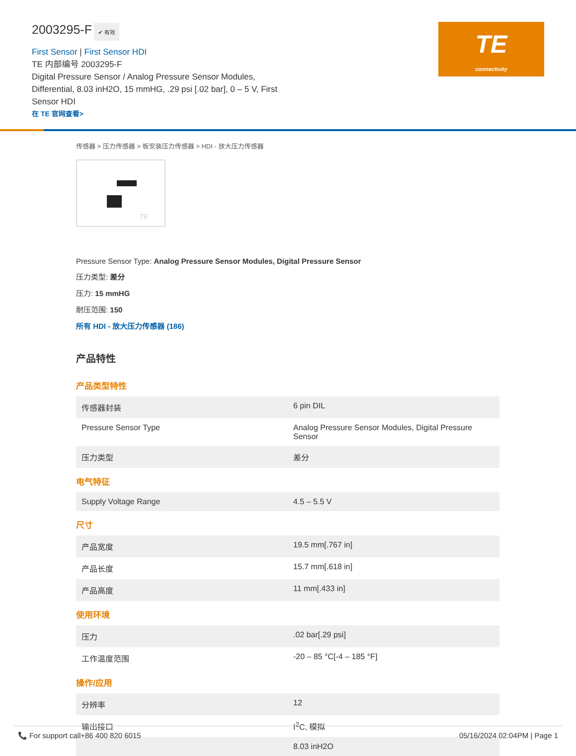TE
connectivity
2003295-F
✔ 有效
First Sensor | First Sensor HDI
TE 内部编号 2003295-F
Digital Pressure Sensor / Analog Pressure Sensor Modules, Differential, 8.03 inH2O, 15 mmHG, .29 psi [.02 bar], 0 – 5 V, First Sensor HDI
在 TE 官网查看>
传感器 > 压力传感器 > 板安装压力传感器 > HDI - 放大压力传感器
TE
Pressure Sensor Type: Analog Pressure Sensor Modules, Digital Pressure Sensor
压力类型: 差分
压力: 15 mmHG
耐压范围: 150
所有 HDI - 放大压力传感器 (186)
产品特性
产品类型特性
| 传感器封装 | 6 pin DIL |
| Pressure Sensor Type | Analog Pressure Sensor Modules, Digital Pressure Sensor |
| 压力类型 | 差分 |
电气特征
| Supply Voltage Range | 4.5 – 5.5 V |
尺寸
| 产品宽度 | 19.5 mm[.767 in] |
| 产品长度 | 15.7 mm[.618 in] |
| 产品高度 | 11 mm[.433 in] |
使用环境
| 压力 | .02 bar[.29 psi] |
| 工作温度范围 | -20 – 85 °C[-4 – 185 °F] |
操作/应用
| 分辨率 | 12 |
| 输出接口 | I<sup>2</sup>C, 模拟 |
| | 8.03 inH2O |
📞 For support call+86 400 820 6015 05/16/2024 02:04PM | Page 1